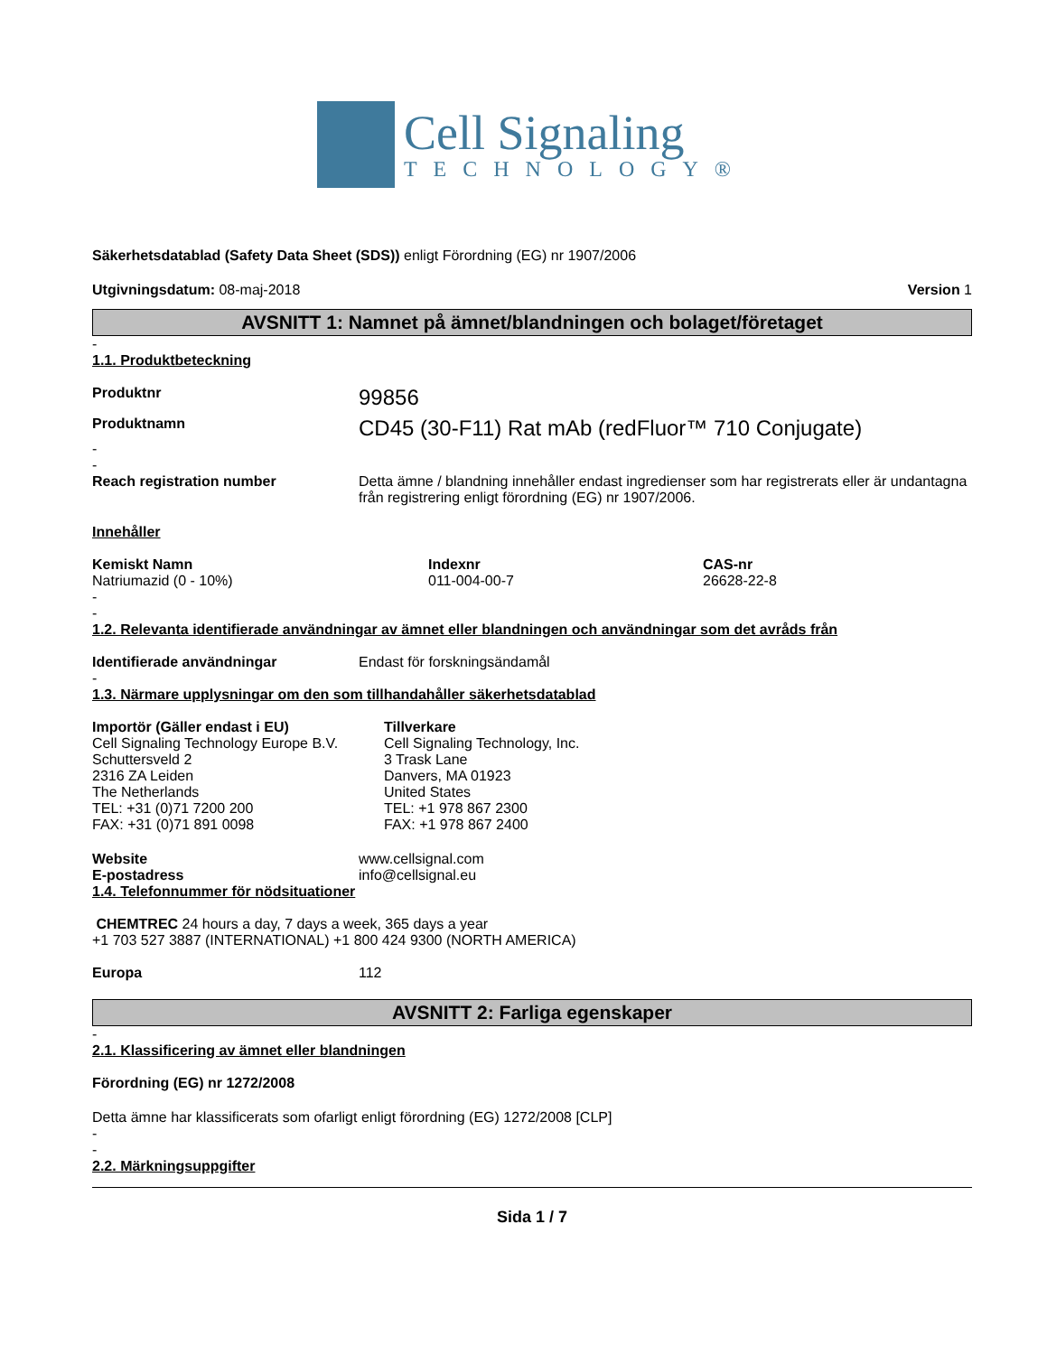Cell Signaling
TECHNOLOGY®
Säkerhetsdatablad (Safety Data Sheet (SDS)) enligt Förordning (EG) nr 1907/2006
Utgivningsdatum: 08-maj-2018 Version 1
AVSNITT 1: Namnet på ämnet/blandningen och bolaget/företaget
-
1.1. Produktbeteckning
Produktnr 99856
Produktnamn CD45 (30-F11) Rat mAb (redFluor™ 710 Conjugate)
-
-
Reach registration number Detta ämne / blandning innehåller endast ingredienser som har registrerats eller är undantagna från registrering enligt förordning (EG) nr 1907/2006.
Innehåller
| Kemiskt Namn | Indexnr | CAS-nr |
| --- | --- | --- |
| Natriumazid (0 - 10%) | 011-004-00-7 | 26628-22-8 |
-
-
1.2. Relevanta identifierade användningar av ämnet eller blandningen och användningar som det avråds från
Identifierade användningar Endast för forskningsändamål
-
1.3. Närmare upplysningar om den som tillhandahåller säkerhetsdatablad
| Importör (Gäller endast i EU) | Tillverkare |
| --- | --- |
| Cell Signaling Technology Europe B.V. Schuttersveld 2 2316 ZA Leiden The Netherlands TEL: +31 (0)71 7200 200 FAX: +31 (0)71 891 0098 | Cell Signaling Technology, Inc. 3 Trask Lane Danvers, MA 01923 United States TEL: +1 978 867 2300 FAX: +1 978 867 2400 |
Website www.cellsignal.com
E-postadress info@cellsignal.eu
1.4. Telefonnummer för nödsituationer
CHEMTREC 24 hours a day, 7 days a week, 365 days a year
+1 703 527 3887 (INTERNATIONAL) +1 800 424 9300 (NORTH AMERICA)
Europa 112
AVSNITT 2: Farliga egenskaper
-
2.1. Klassificering av ämnet eller blandningen
Förordning (EG) nr 1272/2008
Detta ämne har klassificerats som ofarligt enligt förordning (EG) 1272/2008 [CLP]
-
-
2.2. Märkningsuppgifter
Sida 1 / 7